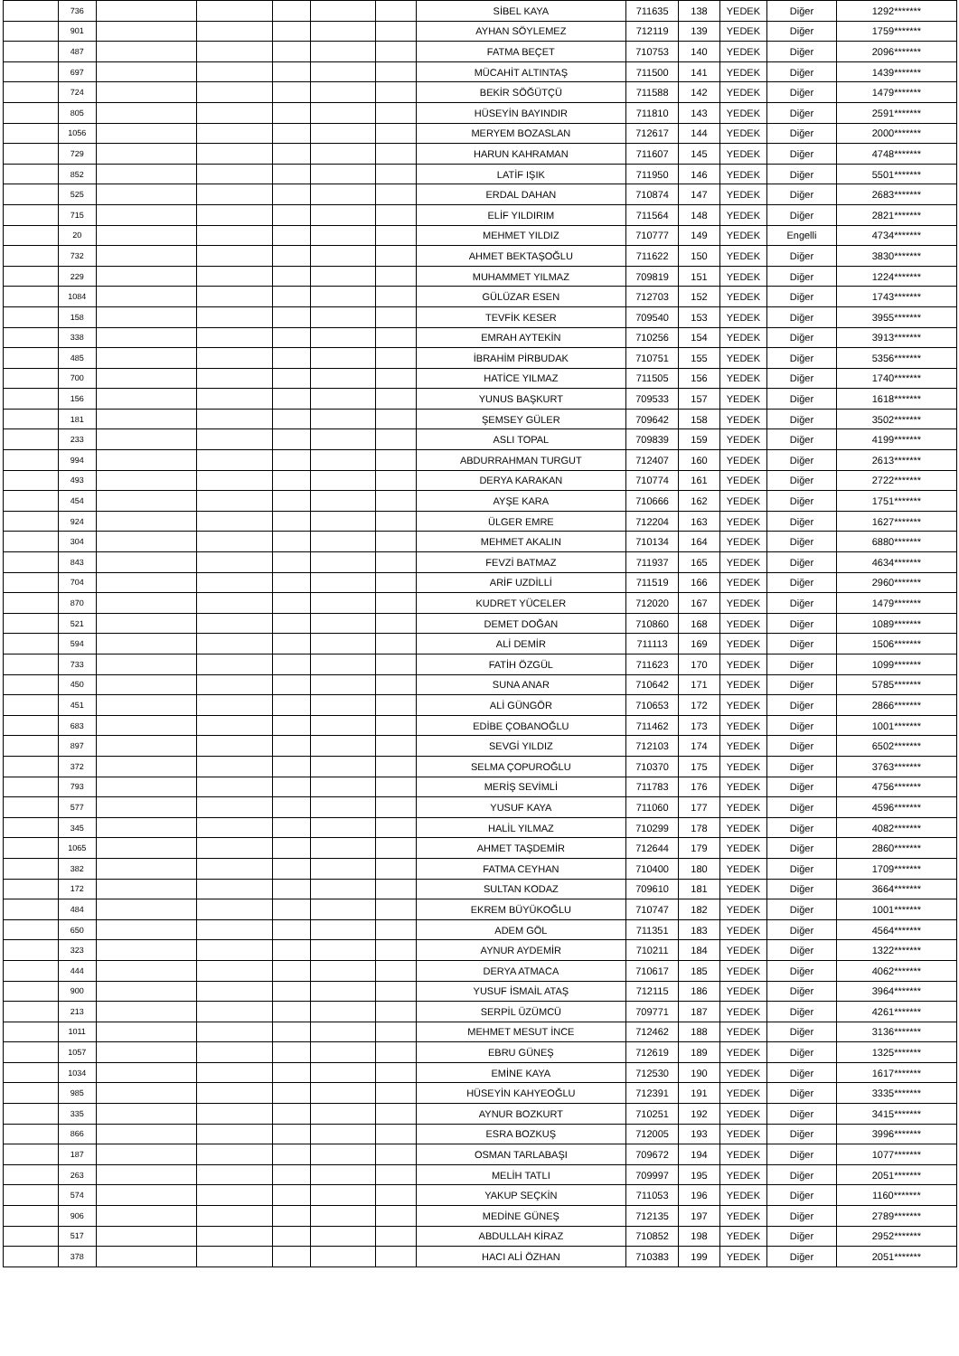| | 736 | | | | | | SİBEL KAYA | 711635 | 138 | YEDEK | Diğer | 1292******* |
| | 901 | | | | | | AYHAN SÖYLEMEZ | 712119 | 139 | YEDEK | Diğer | 1759******* |
| | 487 | | | | | | FATMA BEÇET | 710753 | 140 | YEDEK | Diğer | 2096******* |
| | 697 | | | | | | MÜCAHİT ALTINTAŞ | 711500 | 141 | YEDEK | Diğer | 1439******* |
| | 724 | | | | | | BEKİR SÖĞÜTÇÜ | 711588 | 142 | YEDEK | Diğer | 1479******* |
| | 805 | | | | | | HÜSEYİN BAYINDIR | 711810 | 143 | YEDEK | Diğer | 2591******* |
| | 1056 | | | | | | MERYEM BOZASLAN | 712617 | 144 | YEDEK | Diğer | 2000******* |
| | 729 | | | | | | HARUN KAHRAMAN | 711607 | 145 | YEDEK | Diğer | 4748******* |
| | 852 | | | | | | LATİF IŞIK | 711950 | 146 | YEDEK | Diğer | 5501******* |
| | 525 | | | | | | ERDAL DAHAN | 710874 | 147 | YEDEK | Diğer | 2683******* |
| | 715 | | | | | | ELİF YILDIRIM | 711564 | 148 | YEDEK | Diğer | 2821******* |
| | 20 | | | | | | MEHMET YILDIZ | 710777 | 149 | YEDEK | Engelli | 4734******* |
| | 732 | | | | | | AHMET BEKTAŞOĞLU | 711622 | 150 | YEDEK | Diğer | 3830******* |
| | 229 | | | | | | MUHAMMET YILMAZ | 709819 | 151 | YEDEK | Diğer | 1224******* |
| | 1084 | | | | | | GÜLÜZAR ESEN | 712703 | 152 | YEDEK | Diğer | 1743******* |
| | 158 | | | | | | TEVFİK KESER | 709540 | 153 | YEDEK | Diğer | 3955******* |
| | 338 | | | | | | EMRAH AYTEKİN | 710256 | 154 | YEDEK | Diğer | 3913******* |
| | 485 | | | | | | İBRAHİM PİRBUDAK | 710751 | 155 | YEDEK | Diğer | 5356******* |
| | 700 | | | | | | HATİCE YILMAZ | 711505 | 156 | YEDEK | Diğer | 1740******* |
| | 156 | | | | | | YUNUS BAŞKURT | 709533 | 157 | YEDEK | Diğer | 1618******* |
| | 181 | | | | | | ŞEMSEY GÜLER | 709642 | 158 | YEDEK | Diğer | 3502******* |
| | 233 | | | | | | ASLI TOPAL | 709839 | 159 | YEDEK | Diğer | 4199******* |
| | 994 | | | | | | ABDURRAHMAN TURGUT | 712407 | 160 | YEDEK | Diğer | 2613******* |
| | 493 | | | | | | DERYA KARAKAN | 710774 | 161 | YEDEK | Diğer | 2722******* |
| | 454 | | | | | | AYŞE KARA | 710666 | 162 | YEDEK | Diğer | 1751******* |
| | 924 | | | | | | ÜLGER EMRE | 712204 | 163 | YEDEK | Diğer | 1627******* |
| | 304 | | | | | | MEHMET AKALIN | 710134 | 164 | YEDEK | Diğer | 6880******* |
| | 843 | | | | | | FEVZİ BATMAZ | 711937 | 165 | YEDEK | Diğer | 4634******* |
| | 704 | | | | | | ARİF UZDİLLİ | 711519 | 166 | YEDEK | Diğer | 2960******* |
| | 870 | | | | | | KUDRET YÜCELER | 712020 | 167 | YEDEK | Diğer | 1479******* |
| | 521 | | | | | | DEMET DOĞAN | 710860 | 168 | YEDEK | Diğer | 1089******* |
| | 594 | | | | | | ALİ DEMİR | 711113 | 169 | YEDEK | Diğer | 1506******* |
| | 733 | | | | | | FATİH ÖZGÜL | 711623 | 170 | YEDEK | Diğer | 1099******* |
| | 450 | | | | | | SUNA ANAR | 710642 | 171 | YEDEK | Diğer | 5785******* |
| | 451 | | | | | | ALİ GÜNGÖR | 710653 | 172 | YEDEK | Diğer | 2866******* |
| | 683 | | | | | | EDİBE ÇOBANOĞLU | 711462 | 173 | YEDEK | Diğer | 1001******* |
| | 897 | | | | | | SEVGİ YILDIZ | 712103 | 174 | YEDEK | Diğer | 6502******* |
| | 372 | | | | | | SELMA ÇOPUROĞLU | 710370 | 175 | YEDEK | Diğer | 3763******* |
| | 793 | | | | | | MERİŞ SEVİMLİ | 711783 | 176 | YEDEK | Diğer | 4756******* |
| | 577 | | | | | | YUSUF KAYA | 711060 | 177 | YEDEK | Diğer | 4596******* |
| | 345 | | | | | | HALİL YILMAZ | 710299 | 178 | YEDEK | Diğer | 4082******* |
| | 1065 | | | | | | AHMET TAŞDEMİR | 712644 | 179 | YEDEK | Diğer | 2860******* |
| | 382 | | | | | | FATMA CEYHAN | 710400 | 180 | YEDEK | Diğer | 1709******* |
| | 172 | | | | | | SULTAN KODAZ | 709610 | 181 | YEDEK | Diğer | 3664******* |
| | 484 | | | | | | EKREM BÜYÜKOĞLU | 710747 | 182 | YEDEK | Diğer | 1001******* |
| | 650 | | | | | | ADEM GÖL | 711351 | 183 | YEDEK | Diğer | 4564******* |
| | 323 | | | | | | AYNUR AYDEMİR | 710211 | 184 | YEDEK | Diğer | 1322******* |
| | 444 | | | | | | DERYA ATMACA | 710617 | 185 | YEDEK | Diğer | 4062******* |
| | 900 | | | | | | YUSUF İSMAİL ATAŞ | 712115 | 186 | YEDEK | Diğer | 3964******* |
| | 213 | | | | | | SERPİL ÜZÜMCÜ | 709771 | 187 | YEDEK | Diğer | 4261******* |
| | 1011 | | | | | | MEHMET MESUT İNCE | 712462 | 188 | YEDEK | Diğer | 3136******* |
| | 1057 | | | | | | EBRU GÜNEŞ | 712619 | 189 | YEDEK | Diğer | 1325******* |
| | 1034 | | | | | | EMİNE KAYA | 712530 | 190 | YEDEK | Diğer | 1617******* |
| | 985 | | | | | | HÜSEYİN KAHYEOĞLU | 712391 | 191 | YEDEK | Diğer | 3335******* |
| | 335 | | | | | | AYNUR BOZKURT | 710251 | 192 | YEDEK | Diğer | 3415******* |
| | 866 | | | | | | ESRA BOZKUŞ | 712005 | 193 | YEDEK | Diğer | 3996******* |
| | 187 | | | | | | OSMAN TARLABAŞI | 709672 | 194 | YEDEK | Diğer | 1077******* |
| | 263 | | | | | | MELİH TATLI | 709997 | 195 | YEDEK | Diğer | 2051******* |
| | 574 | | | | | | YAKUP SEÇKİN | 711053 | 196 | YEDEK | Diğer | 1160******* |
| | 906 | | | | | | MEDİNE GÜNEŞ | 712135 | 197 | YEDEK | Diğer | 2789******* |
| | 517 | | | | | | ABDULLAH KİRAZ | 710852 | 198 | YEDEK | Diğer | 2952******* |
| | 378 | | | | | | HACI ALİ ÖZHAN | 710383 | 199 | YEDEK | Diğer | 2051******* |